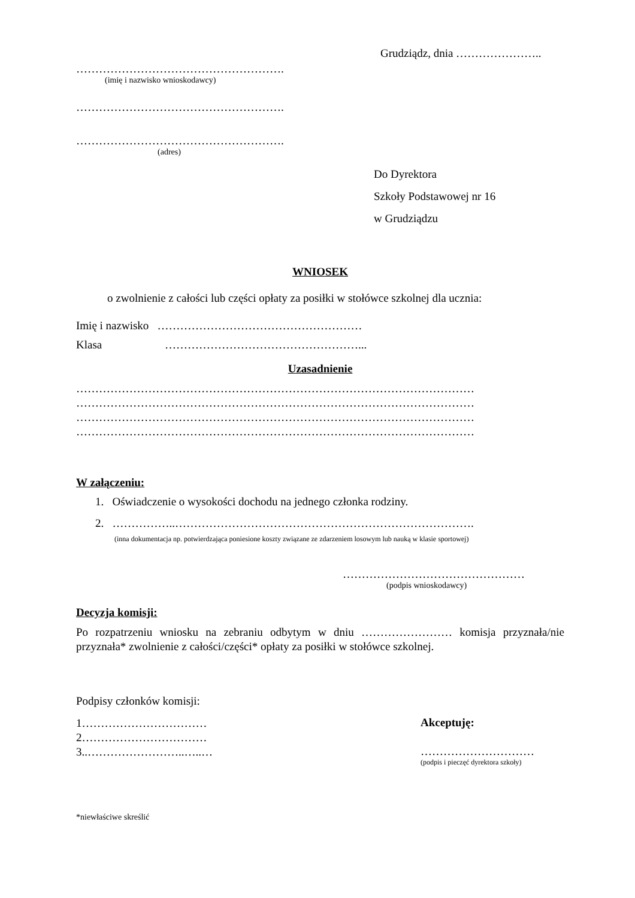Grudziądz, dnia …………………..
……………………………………………….
(imię i nazwisko wnioskodawcy)
……………………………………………….
……………………………………………….
(adres)
Do Dyrektora
Szkoły Podstawowej nr 16
w Grudziądzu
WNIOSEK
o zwolnienie z całości lub części opłaty za posiłki w stołówce szkolnej dla ucznia:
Imię i nazwisko ………………………………………………
Klasa ……………………………………………...
Uzasadnienie
……………………………………………………………………………………………
……………………………………………………………………………………………
……………………………………………………………………………………………
……………………………………………………………………………………………
W załączeniu:
1. Oświadczenie o wysokości dochodu na jednego członka rodziny.
2. ……………..…………………………………………………………………….
(inna dokumentacja np. potwierdzająca poniesione koszty związane ze zdarzeniem losowym lub nauką w klasie sportowej)
…………………………………………
(podpis wnioskodawcy)
Decyzja komisji:
Po rozpatrzeniu wniosku na zebraniu odbytym w dniu …………………… komisja przyznała/nie przyznała* zwolnienie z całości/części* opłaty za posiłki w stołówce szkolnej.
Podpisy członków komisji:
1……………………………
2……………………………
3..……………………..…..…
Akceptuję:
…………………………
(podpis i pieczęć dyrektora szkoły)
*niewłaściwe skreślić